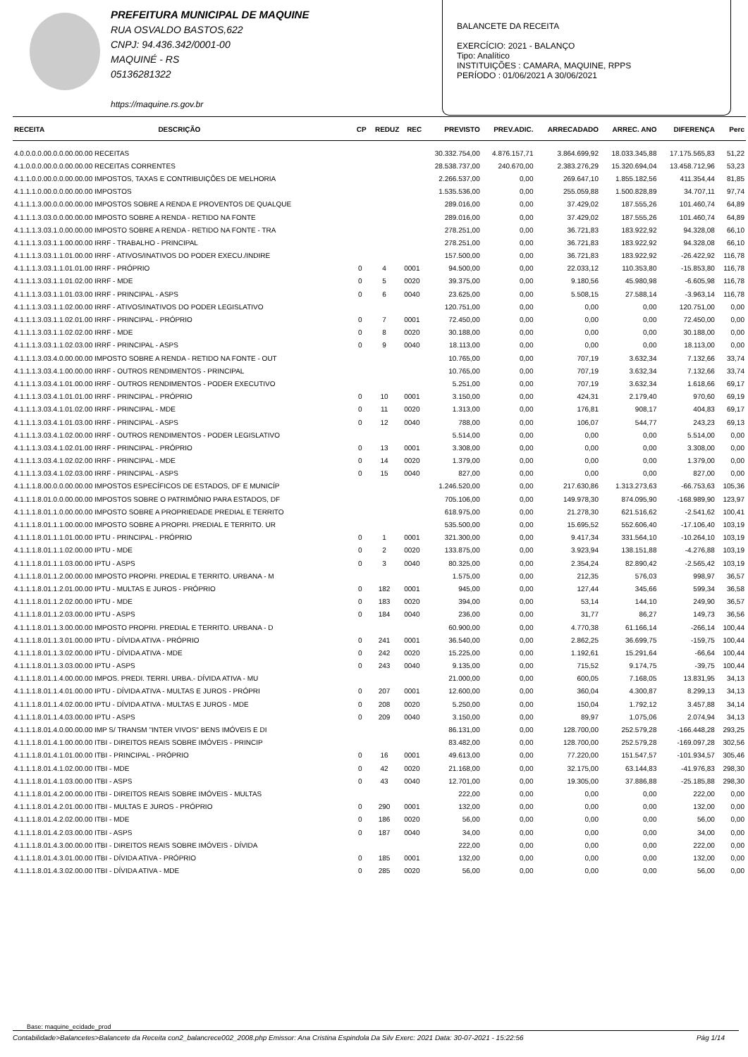PREFEITURA MUNICIPAL DE MAQUINE
RUA OSVALDO BASTOS,622
CNPJ: 94.436.342/0001-00
MAQUINÉ - RS
05136281322
https://maquine.rs.gov.br
BALANCETE DA RECEITA
EXERCÍCIO: 2021 - BALANÇO
Tipo: Analítico
INSTITUIÇÕES : CAMARA, MAQUINE, RPPS
PERÍODO : 01/06/2021 A 30/06/2021
| RECEITA | DESCRIÇÃO | CP | REDUZ | REC | PREVISTO | PREV.ADIC. | ARRECADADO | ARREC. ANO | DIFERENÇA | Perc |
| --- | --- | --- | --- | --- | --- | --- | --- | --- | --- | --- |
| 4.0.0.0.0.00.0.0.00.00.00 RECEITAS | | | | | 30.332.754,00 | 4.876.157,71 | 3.864.699,92 | 18.033.345,88 | 17.175.565,83 | 51,22 |
| 4.1.0.0.0.00.0.0.00.00.00 RECEITAS CORRENTES | | | | | 28.538.737,00 | 240.670,00 | 2.383.276,29 | 15.320.694,04 | 13.458.712,96 | 53,23 |
| 4.1.1.0.0.00.0.0.00.00.00 IMPOSTOS, TAXAS E CONTRIBUIÇÕES DE MELHORIA | | | | | 2.266.537,00 | 0,00 | 269.647,10 | 1.855.182,56 | 411.354,44 | 81,85 |
| 4.1.1.1.0.00.0.0.00.00.00 IMPOSTOS | | | | | 1.535.536,00 | 0,00 | 255.059,88 | 1.500.828,89 | 34.707,11 | 97,74 |
| 4.1.1.1.3.00.0.0.00.00.00 IMPOSTOS SOBRE A RENDA E PROVENTOS DE QUALQUE | | | | | 289.016,00 | 0,00 | 37.429,02 | 187.555,26 | 101.460,74 | 64,89 |
| 4.1.1.1.3.03.0.0.00.00.00 IMPOSTO SOBRE A RENDA - RETIDO NA FONTE | | | | | 289.016,00 | 0,00 | 37.429,02 | 187.555,26 | 101.460,74 | 64,89 |
| 4.1.1.1.3.03.1.0.00.00.00 IMPOSTO SOBRE A RENDA - RETIDO NA FONTE - TRA | | | | | 278.251,00 | 0,00 | 36.721,83 | 183.922,92 | 94.328,08 | 66,10 |
| 4.1.1.1.3.03.1.1.00.00.00 IRRF - TRABALHO - PRINCIPAL | | | | | 278.251,00 | 0,00 | 36.721,83 | 183.922,92 | 94.328,08 | 66,10 |
| 4.1.1.1.3.03.1.1.01.00.00 IRRF - ATIVOS/INATIVOS DO PODER EXECU./INDIRE | | | | | 157.500,00 | 0,00 | 36.721,83 | 183.922,92 | -26.422,92 | 116,78 |
| 4.1.1.1.3.03.1.1.01.01.00 IRRF - PRÓPRIO | | 0 | 4 | 0001 | 94.500,00 | 0,00 | 22.033,12 | 110.353,80 | -15.853,80 | 116,78 |
| 4.1.1.1.3.03.1.1.01.02.00 IRRF - MDE | | 0 | 5 | 0020 | 39.375,00 | 0,00 | 9.180,56 | 45.980,98 | -6.605,98 | 116,78 |
| 4.1.1.1.3.03.1.1.01.03.00 IRRF - PRINCIPAL - ASPS | | 0 | 6 | 0040 | 23.625,00 | 0,00 | 5.508,15 | 27.588,14 | -3.963,14 | 116,78 |
| 4.1.1.1.3.03.1.1.02.00.00 IRRF - ATIVOS/INATIVOS DO PODER LEGISLATIVO | | | | | 120.751,00 | 0,00 | 0,00 | 0,00 | 120.751,00 | 0,00 |
| 4.1.1.1.3.03.1.1.02.01.00 IRRF - PRINCIPAL - PRÓPRIO | | 0 | 7 | 0001 | 72.450,00 | 0,00 | 0,00 | 0,00 | 72.450,00 | 0,00 |
| 4.1.1.1.3.03.1.1.02.02.00 IRRF - MDE | | 0 | 8 | 0020 | 30.188,00 | 0,00 | 0,00 | 0,00 | 30.188,00 | 0,00 |
| 4.1.1.1.3.03.1.1.02.03.00 IRRF - PRINCIPAL - ASPS | | 0 | 9 | 0040 | 18.113,00 | 0,00 | 0,00 | 0,00 | 18.113,00 | 0,00 |
| 4.1.1.1.3.03.4.0.00.00.00 IMPOSTO SOBRE A RENDA - RETIDO NA FONTE - OUT | | | | | 10.765,00 | 0,00 | 707,19 | 3.632,34 | 7.132,66 | 33,74 |
| 4.1.1.1.3.03.4.1.00.00.00 IRRF - OUTROS RENDIMENTOS - PRINCIPAL | | | | | 10.765,00 | 0,00 | 707,19 | 3.632,34 | 7.132,66 | 33,74 |
| 4.1.1.1.3.03.4.1.01.00.00 IRRF - OUTROS RENDIMENTOS - PODER EXECUTIVO | | | | | 5.251,00 | 0,00 | 707,19 | 3.632,34 | 1.618,66 | 69,17 |
| 4.1.1.1.3.03.4.1.01.01.00 IRRF - PRINCIPAL - PRÓPRIO | | 0 | 10 | 0001 | 3.150,00 | 0,00 | 424,31 | 2.179,40 | 970,60 | 69,19 |
| 4.1.1.1.3.03.4.1.01.02.00 IRRF - PRINCIPAL - MDE | | 0 | 11 | 0020 | 1.313,00 | 0,00 | 176,81 | 908,17 | 404,83 | 69,17 |
| 4.1.1.1.3.03.4.1.01.03.00 IRRF - PRINCIPAL - ASPS | | 0 | 12 | 0040 | 788,00 | 0,00 | 106,07 | 544,77 | 243,23 | 69,13 |
| 4.1.1.1.3.03.4.1.02.00.00 IRRF - OUTROS RENDIMENTOS - PODER LEGISLATIVO | | | | | 5.514,00 | 0,00 | 0,00 | 0,00 | 5.514,00 | 0,00 |
| 4.1.1.1.3.03.4.1.02.01.00 IRRF - PRINCIPAL - PRÓPRIO | | 0 | 13 | 0001 | 3.308,00 | 0,00 | 0,00 | 0,00 | 3.308,00 | 0,00 |
| 4.1.1.1.3.03.4.1.02.02.00 IRRF - PRINCIPAL - MDE | | 0 | 14 | 0020 | 1.379,00 | 0,00 | 0,00 | 0,00 | 1.379,00 | 0,00 |
| 4.1.1.1.3.03.4.1.02.03.00 IRRF - PRINCIPAL - ASPS | | 0 | 15 | 0040 | 827,00 | 0,00 | 0,00 | 0,00 | 827,00 | 0,00 |
| 4.1.1.1.8.00.0.0.00.00.00 IMPOSTOS ESPECÍFICOS DE ESTADOS, DF E MUNICÍP | | | | | 1.246.520,00 | 0,00 | 217.630,86 | 1.313.273,63 | -66.753,63 | 105,36 |
| 4.1.1.1.8.01.0.0.00.00.00 IMPOSTOS SOBRE O PATRIMÔNIO PARA ESTADOS, DF | | | | | 705.106,00 | 0,00 | 149.978,30 | 874.095,90 | -168.989,90 | 123,97 |
| 4.1.1.1.8.01.1.0.00.00.00 IMPOSTO SOBRE A PROPRIEDADE PREDIAL E TERRITO | | | | | 618.975,00 | 0,00 | 21.278,30 | 621.516,62 | -2.541,62 | 100,41 |
| 4.1.1.1.8.01.1.1.00.00.00 IMPOSTO SOBRE A PROPRI. PREDIAL E TERRITO. UR | | | | | 535.500,00 | 0,00 | 15.695,52 | 552.606,40 | -17.106,40 | 103,19 |
| 4.1.1.1.8.01.1.1.01.00.00 IPTU - PRINCIPAL - PRÓPRIO | | 0 | 1 | 0001 | 321.300,00 | 0,00 | 9.417,34 | 331.564,10 | -10.264,10 | 103,19 |
| 4.1.1.1.8.01.1.1.02.00.00 IPTU - MDE | | 0 | 2 | 0020 | 133.875,00 | 0,00 | 3.923,94 | 138.151,88 | -4.276,88 | 103,19 |
| 4.1.1.1.8.01.1.1.03.00.00 IPTU - ASPS | | 0 | 3 | 0040 | 80.325,00 | 0,00 | 2.354,24 | 82.890,42 | -2.565,42 | 103,19 |
| 4.1.1.1.8.01.1.2.00.00.00 IMPOSTO PROPRI. PREDIAL E TERRITO. URBANA - M | | | | | 1.575,00 | 0,00 | 212,35 | 576,03 | 998,97 | 36,57 |
| 4.1.1.1.8.01.1.2.01.00.00 IPTU - MULTAS E JUROS - PRÓPRIO | | 0 | 182 | 0001 | 945,00 | 0,00 | 127,44 | 345,66 | 599,34 | 36,58 |
| 4.1.1.1.8.01.1.2.02.00.00 IPTU - MDE | | 0 | 183 | 0020 | 394,00 | 0,00 | 53,14 | 144,10 | 249,90 | 36,57 |
| 4.1.1.1.8.01.1.2.03.00.00 IPTU - ASPS | | 0 | 184 | 0040 | 236,00 | 0,00 | 31,77 | 86,27 | 149,73 | 36,56 |
| 4.1.1.1.8.01.1.3.00.00.00 IMPOSTO PROPRI. PREDIAL E TERRITO. URBANA - D | | | | | 60.900,00 | 0,00 | 4.770,38 | 61.166,14 | -266,14 | 100,44 |
| 4.1.1.1.8.01.1.3.01.00.00 IPTU - DÍVIDA ATIVA - PRÓPRIO | | 0 | 241 | 0001 | 36.540,00 | 0,00 | 2.862,25 | 36.699,75 | -159,75 | 100,44 |
| 4.1.1.1.8.01.1.3.02.00.00 IPTU - DÍVIDA ATIVA - MDE | | 0 | 242 | 0020 | 15.225,00 | 0,00 | 1.192,61 | 15.291,64 | -66,64 | 100,44 |
| 4.1.1.1.8.01.1.3.03.00.00 IPTU - ASPS | | 0 | 243 | 0040 | 9.135,00 | 0,00 | 715,52 | 9.174,75 | -39,75 | 100,44 |
| 4.1.1.1.8.01.1.4.00.00.00 IMPOS. PREDI. TERRI. URBA.- DÍVIDA ATIVA - MU | | | | | 21.000,00 | 0,00 | 600,05 | 7.168,05 | 13.831,95 | 34,13 |
| 4.1.1.1.8.01.1.4.01.00.00 IPTU - DÍVIDA ATIVA - MULTAS E JUROS - PRÓPRI | | 0 | 207 | 0001 | 12.600,00 | 0,00 | 360,04 | 4.300,87 | 8.299,13 | 34,13 |
| 4.1.1.1.8.01.1.4.02.00.00 IPTU - DÍVIDA ATIVA - MULTAS E JUROS - MDE | | 0 | 208 | 0020 | 5.250,00 | 0,00 | 150,04 | 1.792,12 | 3.457,88 | 34,14 |
| 4.1.1.1.8.01.1.4.03.00.00 IPTU - ASPS | | 0 | 209 | 0040 | 3.150,00 | 0,00 | 89,97 | 1.075,06 | 2.074,94 | 34,13 |
| 4.1.1.1.8.01.4.0.00.00.00 IMP S/ TRANSM "INTER VIVOS" BENS IMÓVEIS E DI | | | | | 86.131,00 | 0,00 | 128.700,00 | 252.579,28 | -166.448,28 | 293,25 |
| 4.1.1.1.8.01.4.1.00.00.00 ITBI - DIREITOS REAIS SOBRE IMÓVEIS - PRINCIP | | | | | 83.482,00 | 0,00 | 128.700,00 | 252.579,28 | -169.097,28 | 302,56 |
| 4.1.1.1.8.01.4.1.01.00.00 ITBI - PRINCIPAL - PRÓPRIO | | 0 | 16 | 0001 | 49.613,00 | 0,00 | 77.220,00 | 151.547,57 | -101.934,57 | 305,46 |
| 4.1.1.1.8.01.4.1.02.00.00 ITBI - MDE | | 0 | 42 | 0020 | 21.168,00 | 0,00 | 32.175,00 | 63.144,83 | -41.976,83 | 298,30 |
| 4.1.1.1.8.01.4.1.03.00.00 ITBI - ASPS | | 0 | 43 | 0040 | 12.701,00 | 0,00 | 19.305,00 | 37.886,88 | -25.185,88 | 298,30 |
| 4.1.1.1.8.01.4.2.00.00.00 ITBI - DIREITOS REAIS SOBRE IMÓVEIS - MULTAS | | | | | 222,00 | 0,00 | 0,00 | 0,00 | 222,00 | 0,00 |
| 4.1.1.1.8.01.4.2.01.00.00 ITBI - MULTAS E JUROS - PRÓPRIO | | 0 | 290 | 0001 | 132,00 | 0,00 | 0,00 | 0,00 | 132,00 | 0,00 |
| 4.1.1.1.8.01.4.2.02.00.00 ITBI - MDE | | 0 | 186 | 0020 | 56,00 | 0,00 | 0,00 | 0,00 | 56,00 | 0,00 |
| 4.1.1.1.8.01.4.2.03.00.00 ITBI - ASPS | | 0 | 187 | 0040 | 34,00 | 0,00 | 0,00 | 0,00 | 34,00 | 0,00 |
| 4.1.1.1.8.01.4.3.00.00.00 ITBI - DIREITOS REAIS SOBRE IMÓVEIS - DÍVIDA | | | | | 222,00 | 0,00 | 0,00 | 0,00 | 222,00 | 0,00 |
| 4.1.1.1.8.01.4.3.01.00.00 ITBI - DÍVIDA ATIVA - PRÓPRIO | | 0 | 185 | 0001 | 132,00 | 0,00 | 0,00 | 0,00 | 132,00 | 0,00 |
| 4.1.1.1.8.01.4.3.02.00.00 ITBI - DÍVIDA ATIVA - MDE | | 0 | 285 | 0020 | 56,00 | 0,00 | 0,00 | 0,00 | 56,00 | 0,00 |
Base: maquine_ecidade_prod
Contabilidade>Balancetes>Balancete da Receita con2_balancrece002_2008.php Emissor: Ana Cristina Espindola Da Silv Exerc: 2021 Data: 30-07-2021 - 15:22:56 Pág 1/14